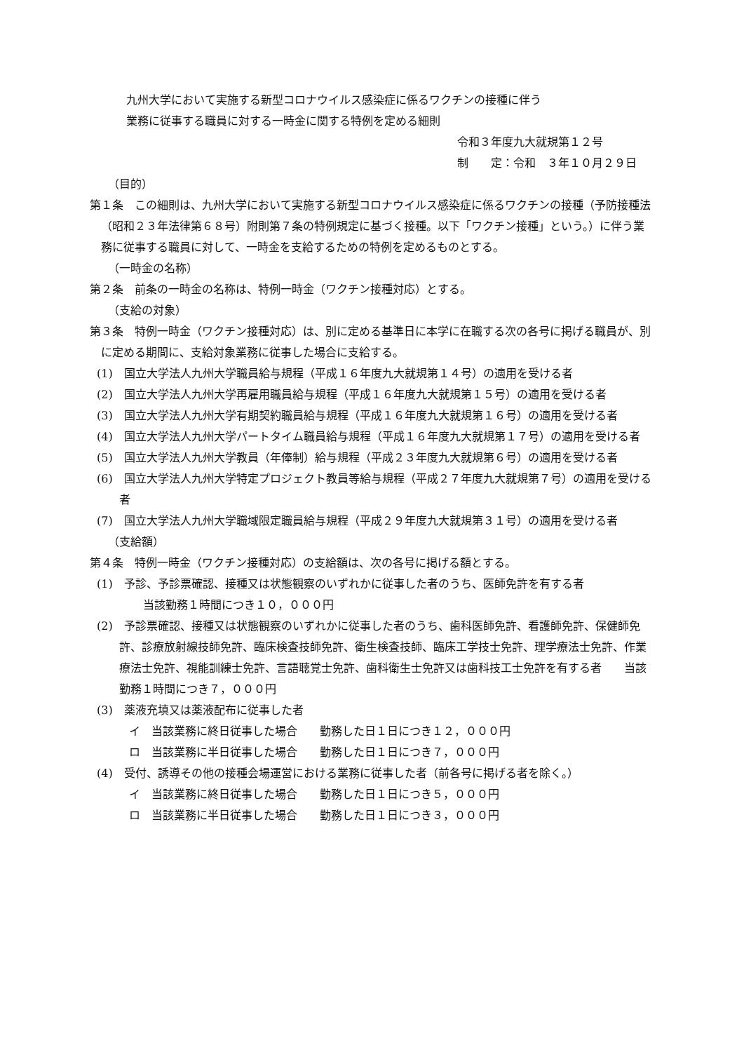九州大学において実施する新型コロナウイルス感染症に係るワクチンの接種に伴う
業務に従事する職員に対する一時金に関する特例を定める細則
令和３年度九大就規第１２号
制　　定：令和　３年１０月２９日
（目的）
第１条　この細則は、九州大学において実施する新型コロナウイルス感染症に係るワクチンの接種（予防接種法（昭和２３年法律第６８号）附則第７条の特例規定に基づく接種。以下「ワクチン接種」という。）に伴う業務に従事する職員に対して、一時金を支給するための特例を定めるものとする。
（一時金の名称）
第２条　前条の一時金の名称は、特例一時金（ワクチン接種対応）とする。
（支給の対象）
第３条　特例一時金（ワクチン接種対応）は、別に定める基準日に本学に在職する次の各号に掲げる職員が、別に定める期間に、支給対象業務に従事した場合に支給する。
(1)　国立大学法人九州大学職員給与規程（平成１６年度九大就規第１４号）の適用を受ける者
(2)　国立大学法人九州大学再雇用職員給与規程（平成１６年度九大就規第１５号）の適用を受ける者
(3)　国立大学法人九州大学有期契約職員給与規程（平成１６年度九大就規第１６号）の適用を受ける者
(4)　国立大学法人九州大学パートタイム職員給与規程（平成１６年度九大就規第１７号）の適用を受ける者
(5)　国立大学法人九州大学教員（年俸制）給与規程（平成２３年度九大就規第６号）の適用を受ける者
(6)　国立大学法人九州大学特定プロジェクト教員等給与規程（平成２７年度九大就規第７号）の適用を受ける者
(7)　国立大学法人九州大学職域限定職員給与規程（平成２９年度九大就規第３１号）の適用を受ける者
（支給額）
第４条　特例一時金（ワクチン接種対応）の支給額は、次の各号に掲げる額とする。
(1)　予診、予診票確認、接種又は状態観察のいずれかに従事した者のうち、医師免許を有する者
当該勤務１時間につき１０，０００円
(2)　予診票確認、接種又は状態観察のいずれかに従事した者のうち、歯科医師免許、看護師免許、保健師免許、診療放射線技師免許、臨床検査技師免許、衛生検査技師、臨床工学技士免許、理学療法士免許、作業療法士免許、視能訓練士免許、言語聴覚士免許、歯科衛生士免許又は歯科技工士免許を有する者　　当該勤務１時間につき７，０００円
(3)　薬液充填又は薬液配布に従事した者
イ　当該業務に終日従事した場合　　勤務した日１日につき１２，０００円
ロ　当該業務に半日従事した場合　　勤務した日１日につき７，０００円
(4)　受付、誘導その他の接種会場運営における業務に従事した者（前各号に掲げる者を除く。）
イ　当該業務に終日従事した場合　　勤務した日１日につき５，０００円
ロ　当該業務に半日従事した場合　　勤務した日１日につき３，０００円